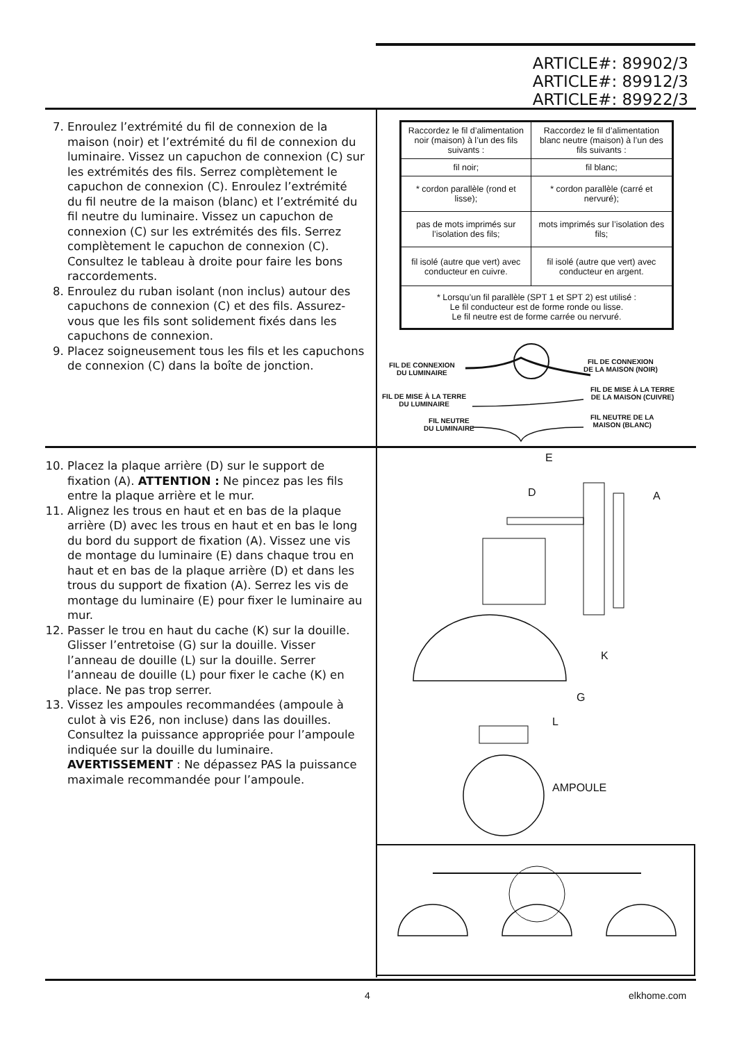ARTICLE#: 89902/3
ARTICLE#: 89912/3
ARTICLE#: 89922/3
7. Enroulez l’extrémité du fil de connexion de la maison (noir) et l’extrémité du fil de connexion du luminaire. Vissez un capuchon de connexion (C) sur les extrémités des fils. Serrez complètement le capuchon de connexion (C). Enroulez l’extrémité du fil neutre de la maison (blanc) et l’extrémité du fil neutre du luminaire. Vissez un capuchon de connexion (C) sur les extrémités des fils. Serrez complètement le capuchon de connexion (C). Consultez le tableau à droite pour faire les bons raccordements.
8. Enroulez du ruban isolant (non inclus) autour des capuchons de connexion (C) et des fils. Assurez-vous que les fils sont solidement fixés dans les capuchons de connexion.
9. Placez soigneusement tous les fils et les capuchons de connexion (C) dans la boîte de jonction.
| Raccordez le fil d’alimentation noir (maison) à l’un des fils suivants : | Raccordez le fil d’alimentation blanc neutre (maison) à l’un des fils suivants : |
| fil noir; | fil blanc; |
| * cordon parallèle (rond et lisse); | * cordon parallèle (carré et nervuré); |
| pas de mots imprimés sur l’isolation des fils; | mots imprimés sur l’isolation des fils; |
| fil isolé (autre que vert) avec conducteur en cuivre. | fil isolé (autre que vert) avec conducteur en argent. |
| * Lorsqu’un fil parallèle (SPT 1 et SPT 2) est utilisé : Le fil conducteur est de forme ronde ou lisse. Le fil neutre est de forme carrée ou nervuré. | |
FIL DE CONNEXION
DU LUMINAIRE
FIL DE CONNEXION
DE LA MAISON (NOIR)
FIL DE MISE À LA TERRE
DU LUMINAIRE
FIL DE MISE À LA TERRE
DE LA MAISON (CUIVRE)
FIL NEUTRE
DU LUMINAIRE
FIL NEUTRE DE LA
MAISON (BLANC)
10. Placez la plaque arrière (D) sur le support de fixation (A). ATTENTION : Ne pincez pas les fils entre la plaque arrière et le mur.
11. Alignez les trous en haut et en bas de la plaque arrière (D) avec les trous en haut et en bas le long du bord du support de fixation (A). Vissez une vis de montage du luminaire (E) dans chaque trou en haut et en bas de la plaque arrière (D) et dans les trous du support de fixation (A). Serrez les vis de montage du luminaire (E) pour fixer le luminaire au mur.
12. Passer le trou en haut du cache (K) sur la douille. Glisser l’entretoise (G) sur la douille. Visser l’anneau de douille (L) sur la douille. Serrer l’anneau de douille (L) pour fixer le cache (K) en place. Ne pas trop serrer.
13. Vissez les ampoules recommandées (ampoule à culot à vis E26, non incluse) dans las douilles. Consultez la puissance appropriée pour l’ampoule indiquée sur la douille du luminaire. AVERTISSEMENT : Ne dépassez PAS la puissance maximale recommandée pour l’ampoule.
E
D A
K
G
L
AMPOULE
4 elkhome.com